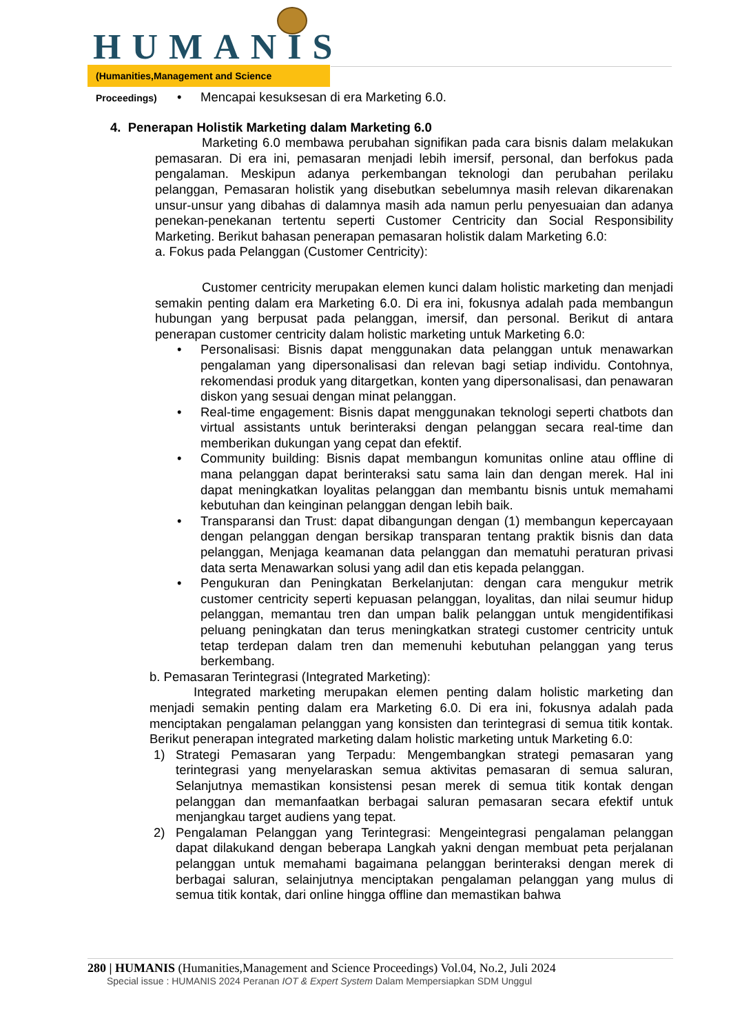HUMANIS
(Humanities,Management and Science Proceedings)
• Mencapai kesuksesan di era Marketing 6.0.
4. Penerapan Holistik Marketing dalam Marketing 6.0
Marketing 6.0 membawa perubahan signifikan pada cara bisnis dalam melakukan pemasaran. Di era ini, pemasaran menjadi lebih imersif, personal, dan berfokus pada pengalaman. Meskipun adanya perkembangan teknologi dan perubahan perilaku pelanggan, Pemasaran holistik yang disebutkan sebelumnya masih relevan dikarenakan unsur-unsur yang dibahas di dalamnya masih ada namun perlu penyesuaian dan adanya penekan-penekanan tertentu seperti Customer Centricity dan Social Responsibility Marketing. Berikut bahasan penerapan pemasaran holistik dalam Marketing 6.0:
a. Fokus pada Pelanggan (Customer Centricity):
Customer centricity merupakan elemen kunci dalam holistic marketing dan menjadi semakin penting dalam era Marketing 6.0. Di era ini, fokusnya adalah pada membangun hubungan yang berpusat pada pelanggan, imersif, dan personal. Berikut di antara penerapan customer centricity dalam holistic marketing untuk Marketing 6.0:
• Personalisasi: Bisnis dapat menggunakan data pelanggan untuk menawarkan pengalaman yang dipersonalisasi dan relevan bagi setiap individu. Contohnya, rekomendasi produk yang ditargetkan, konten yang dipersonalisasi, dan penawaran diskon yang sesuai dengan minat pelanggan.
• Real-time engagement: Bisnis dapat menggunakan teknologi seperti chatbots dan virtual assistants untuk berinteraksi dengan pelanggan secara real-time dan memberikan dukungan yang cepat dan efektif.
• Community building: Bisnis dapat membangun komunitas online atau offline di mana pelanggan dapat berinteraksi satu sama lain dan dengan merek. Hal ini dapat meningkatkan loyalitas pelanggan dan membantu bisnis untuk memahami kebutuhan dan keinginan pelanggan dengan lebih baik.
• Transparansi dan Trust: dapat dibangungan dengan (1) membangun kepercayaan dengan pelanggan dengan bersikap transparan tentang praktik bisnis dan data pelanggan, Menjaga keamanan data pelanggan dan mematuhi peraturan privasi data serta Menawarkan solusi yang adil dan etis kepada pelanggan.
• Pengukuran dan Peningkatan Berkelanjutan: dengan cara mengukur metrik customer centricity seperti kepuasan pelanggan, loyalitas, dan nilai seumur hidup pelanggan, memantau tren dan umpan balik pelanggan untuk mengidentifikasi peluang peningkatan dan terus meningkatkan strategi customer centricity untuk tetap terdepan dalam tren dan memenuhi kebutuhan pelanggan yang terus berkembang.
b. Pemasaran Terintegrasi (Integrated Marketing):
Integrated marketing merupakan elemen penting dalam holistic marketing dan menjadi semakin penting dalam era Marketing 6.0. Di era ini, fokusnya adalah pada menciptakan pengalaman pelanggan yang konsisten dan terintegrasi di semua titik kontak. Berikut penerapan integrated marketing dalam holistic marketing untuk Marketing 6.0:
1) Strategi Pemasaran yang Terpadu: Mengembangkan strategi pemasaran yang terintegrasi yang menyelaraskan semua aktivitas pemasaran di semua saluran, Selanjutnya memastikan konsistensi pesan merek di semua titik kontak dengan pelanggan dan memanfaatkan berbagai saluran pemasaran secara efektif untuk menjangkau target audiens yang tepat.
2) Pengalaman Pelanggan yang Terintegrasi: Mengeintegrasi pengalaman pelanggan dapat dilakukand dengan beberapa Langkah yakni dengan membuat peta perjalanan pelanggan untuk memahami bagaimana pelanggan berinteraksi dengan merek di berbagai saluran, selainjutnya menciptakan pengalaman pelanggan yang mulus di semua titik kontak, dari online hingga offline dan memastikan bahwa
280 | HUMANIS (Humanities,Management and Science Proceedings) Vol.04, No.2, Juli 2024
Special issue : HUMANIS 2024 Peranan IOT & Expert System Dalam Mempersiapkan SDM Unggul